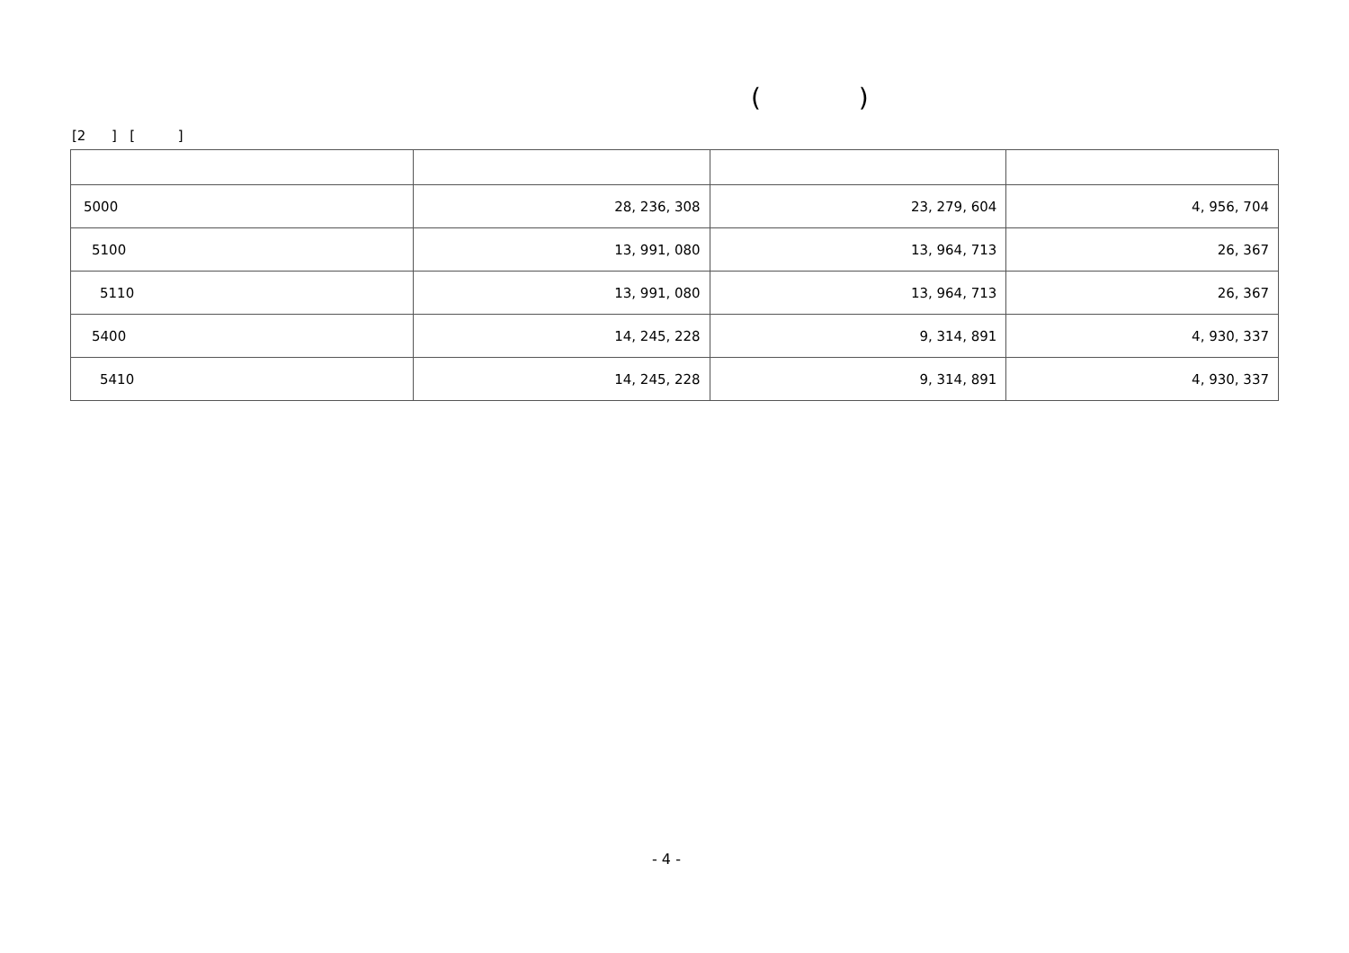( )
[2 ] [ ]
| 5000 | 28, 236, 308 | 23, 279, 604 | 4, 956, 704 |
| 5100 | 13, 991, 080 | 13, 964, 713 | 26, 367 |
| 5110 | 13, 991, 080 | 13, 964, 713 | 26, 367 |
| 5400 | 14, 245, 228 | 9, 314, 891 | 4, 930, 337 |
| 5410 | 14, 245, 228 | 9, 314, 891 | 4, 930, 337 |
- 4 -